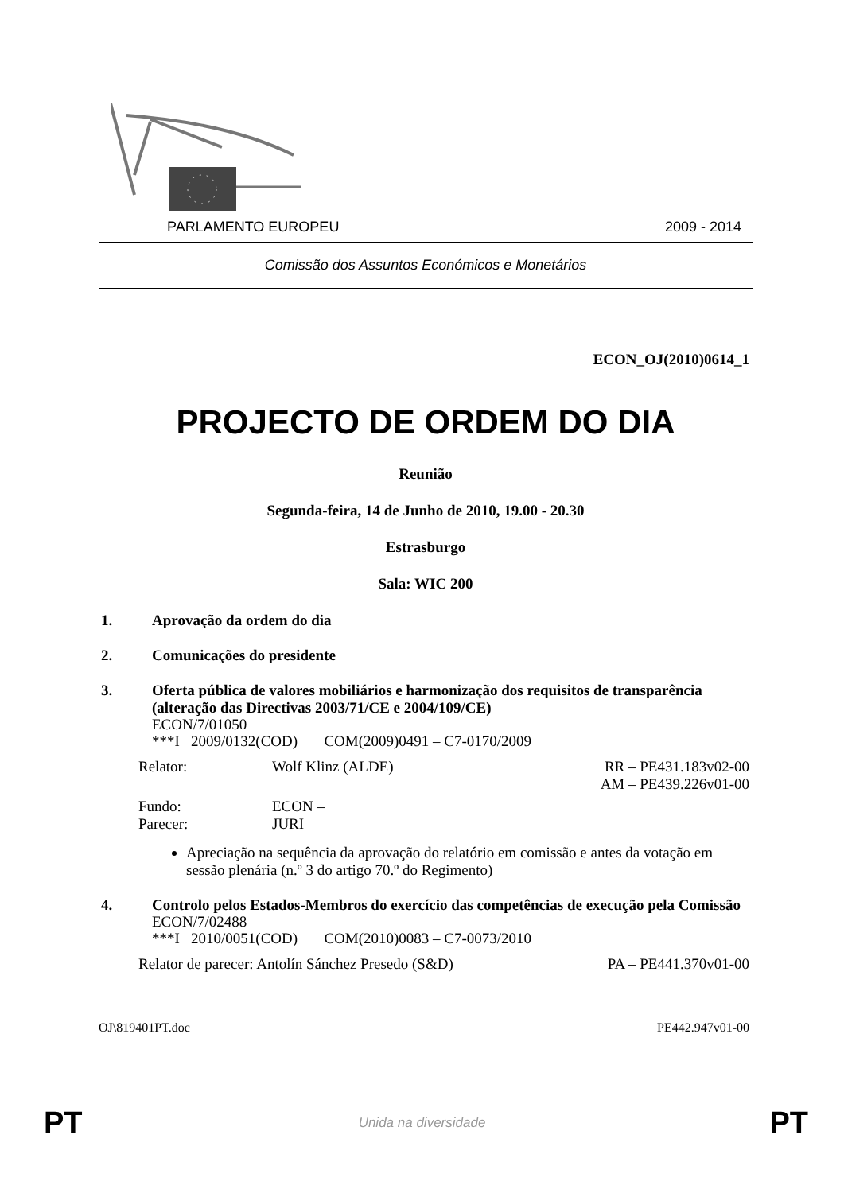PARLAMENTO EUROPEU 2009 - 2014
Comissão dos Assuntos Económicos e Monetários
ECON_OJ(2010)0614_1
PROJECTO DE ORDEM DO DIA
Reunião
Segunda-feira, 14 de Junho de 2010, 19.00 - 20.30
Estrasburgo
Sala: WIC 200
1. Aprovação da ordem do dia
2. Comunicações do presidente
3. Oferta pública de valores mobiliários e harmonização dos requisitos de transparência (alteração das Directivas 2003/71/CE e 2004/109/CE)
ECON/7/01050
***I 2009/0132(COD) COM(2009)0491 – C7-0170/2009
Relator: Wolf Klinz (ALDE) RR – PE431.183v02-00
AM – PE439.226v01-00
Fundo:
Parecer: ECON –
JURI
Apreciação na sequência da aprovação do relatório em comissão e antes da votação em sessão plenária (n.º 3 do artigo 70.º do Regimento)
4. Controlo pelos Estados-Membros do exercício das competências de execução pela Comissão
ECON/7/02488
***I 2010/0051(COD) COM(2010)0083 – C7-0073/2010
Relator de parecer: Antolín Sánchez Presedo (S&D) PA – PE441.370v01-00
OJ\819401PT.doc PE442.947v01-00
PT
Unida na diversidade PT